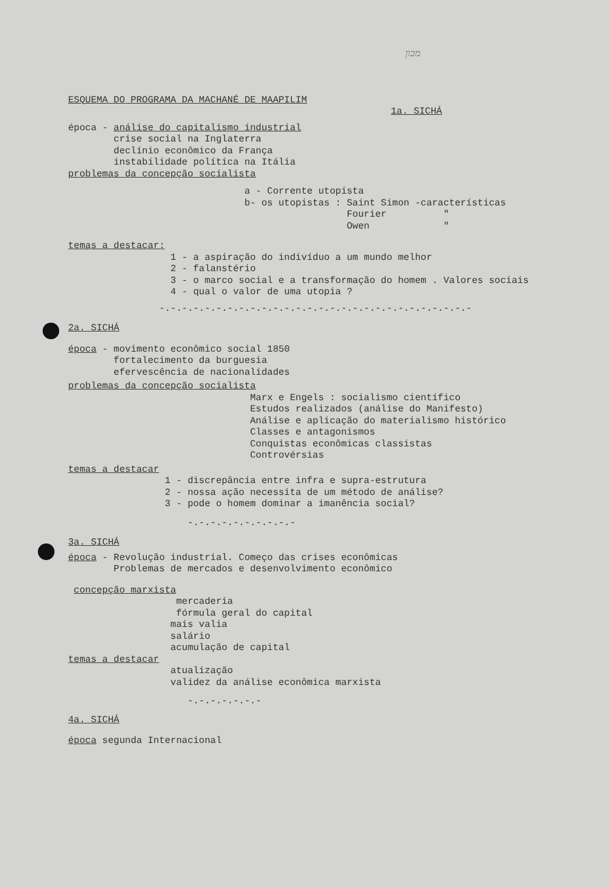מכון
ESQUEMA DO PROGRAMA DA MACHANÉ DE MAAPILIM
1a. SICHÁ
época - análise do capitalismo industrial
crise social na Inglaterra
declínio econômico da França
instabilidade política na Itália
problemas da concepção socialista
a - Corrente utopista
b- os utopistas : Saint Simon -características
Fourier "
Owen "
temas a destacar:
1 - a aspiração do indivíduo a um mundo melhor
2 - falanstério
3 - o marco social e a transformação do homem . Valores sociais
4 - qual o valor de uma utopia ?
-.-.-.-.-.-.-.-.-.-.-.-.-.-.-.-.-.-.-.-.-.-.-.-.-.-.-.-
2a. SICHÁ
época - movimento econômico social 1850
fortalecimento da burguesia
efervescência de nacionalidades
problemas da concepção socialista
Marx e Engels : socialismo científico
Estudos realizados (análise do Manifesto)
Análise e aplicação do materialismo histórico
Classes e antagonismos
Conquistas econômicas classistas
Controvérsias
temas a destacar
1 - discrepância entre infra e supra-estrutura
2 - nossa ação necessita de um método de análise?
3 - pode o homem dominar a imanência social?
-.-.-.-.-.-.-.-.-.-
3a. SICHÁ
época - Revolução industrial. Começo das crises econômicas
Problemas de mercados e desenvolvimento econômico
concepção marxista
mercaderia
fórmula geral do capital
mais valia
salário
acumulação de capital
temas a destacar
atualização
validez da análise econômica marxista
-.-.-.-.-.-.-
4a. SICHÁ
época segunda Internacional